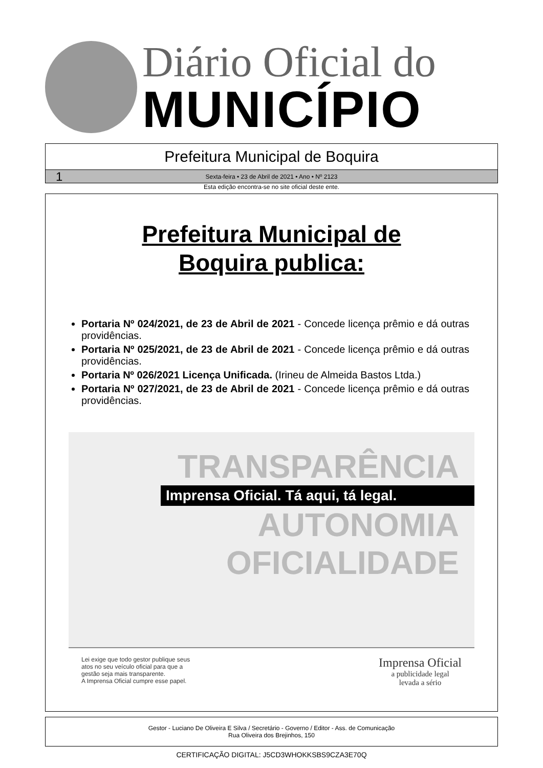Diário Oficial do
MUNICÍPIO
Prefeitura Municipal de Boquira
1
Sexta-feira • 23 de Abril de 2021 • Ano • Nº 2123
Esta edição encontra-se no site oficial deste ente.
Prefeitura Municipal de
Boquira publica:
Portaria Nº 024/2021, de 23 de Abril de 2021 - Concede licença prêmio e dá outras providências.
Portaria Nº 025/2021, de 23 de Abril de 2021 - Concede licença prêmio e dá outras providências.
Portaria Nº 026/2021 Licença Unificada. (Irineu de Almeida Bastos Ltda.)
Portaria Nº 027/2021, de 23 de Abril de 2021 - Concede licença prêmio e dá outras providências.
TRANSPARÊNCIA
Imprensa Oficial. Tá aqui, tá legal.
AUTONOMIA
OFICIALIDADE
Lei exige que todo gestor publique seus
atos no seu veículo oficial para que a
gestão seja mais transparente.
A Imprensa Oficial cumpre esse papel.
Imprensa Oficial
a publicidade legal
levada a sério
Gestor - Luciano De Oliveira E Silva / Secretário - Governo / Editor - Ass. de Comunicação
Rua Oliveira dos Brejinhos, 150
CERTIFICAÇÃO DIGITAL: J5CD3WHOKKSBS9CZA3E70Q